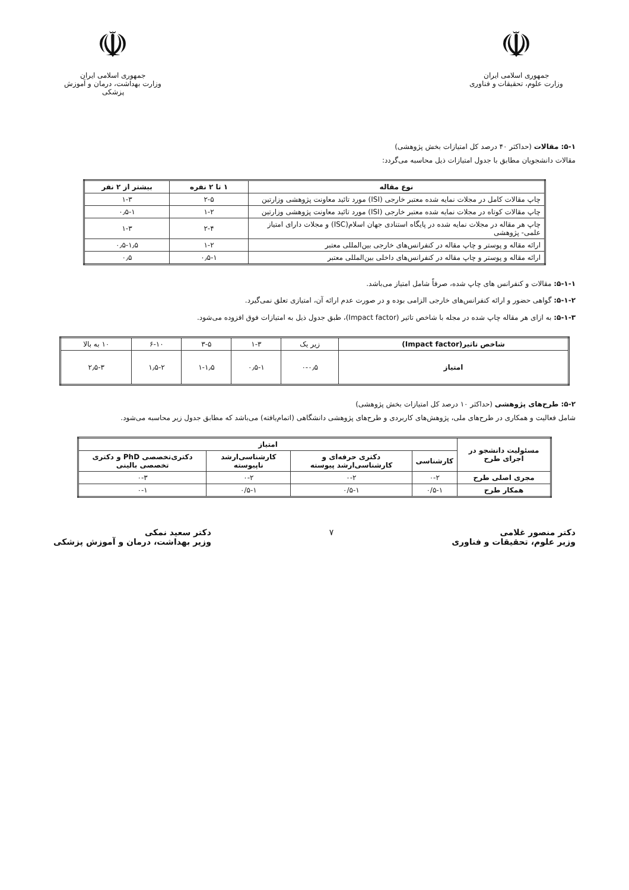☫
جمهوری اسلامی ایران
وزارت علوم، تحقیقات و فناوری
☫
جمهوری اسلامی ایران
وزارت بهداشت، درمان و آموزش پزشکی
۵-۱: مقالات (حداکثر ۴۰ درصد کل امتیازات بخش پژوهشی)
مقالات دانشجویان مطابق با جدول امتیازات ذیل محاسبه می‌گردد:
| نوع مقاله | ۱ تا ۲ نفره | بیشتر از ۲ نفر |
| --- | --- | --- |
| چاپ مقالات کامل در مجلات نمایه شده معتبر خارجی (ISI) مورد تائید معاونت پژوهشی وزارتین | ۲-۵ | ۱-۳ |
| چاپ مقالات کوتاه در مجلات نمایه شده معتبر خارجی (ISI) مورد تائید معاونت پژوهشی وزارتین | ۱-۲ | ۰٫۵-۱ |
| چاپ هر مقاله در مجلات نمایه شده در پایگاه استنادی جهان اسلام(ISC) و مجلات دارای امتیاز علمی- پژوهشی | ۲-۴ | ۱-۳ |
| ارائه مقاله و پوستر و چاپ مقاله در کنفرانس‌های خارجی بین‌المللی معتبر | ۱-۲ | ۰٫۵-۱٫۵ |
| ارائه مقاله و پوستر و چاپ مقاله در کنفرانس‌های داخلی بین‌المللی معتبر | ۰٫۵-۱ | ۰٫۵ |
۵-۱-۱: مقالات و کنفرانس های چاپ شده، صرفاً شامل امتیاز می‌باشد.
۵-۱-۲: گواهی حضور و ارائه کنفرانس‌های خارجی الزامی بوده و در صورت عدم ارائه آن، امتیازی تعلق نمی‌گیرد.
۵-۱-۳: به ازای هر مقاله چاپ شده در مجله با شاخص تاثیر (Impact factor)، طبق جدول ذیل به امتیازات فوق افزوده می‌شود.
| شاخص تاثیر(Impact factor) | زیر یک | ۱-۳ | ۳-۵ | ۶-۱۰ | ۱۰ به بالا |
| امتیاز | ۰-۰٫۵ | ۰٫۵-۱ | ۱-۱٫۵ | ۱٫۵-۲ | ۲٫۵-۳ |
۵-۲: طرح‌های پژوهشی (حداکثر ۱۰ درصد کل امتیازات بخش پژوهشی)
شامل فعالیت و همکاری در طرح‌های ملی، پژوهش‌های کاربردی و طرح‌های پژوهشی دانشگاهی (اتمام‌یافته) می‌باشد که مطابق جدول زیر محاسبه می‌شود.
| مسئولیت دانشجو در اجرای طرح | امتیاز | | | |
| --- | --- | --- | --- | --- |
| | کارشناسی | دکتری حرفه‌ای و کارشناسی‌ارشد پیوسته | کارشناسی‌ارشد ناپیوسته | دکتری‌تخصصی PhD و دکتری تخصصی بالینی |
| مجری اصلی طرح | ۰-۲ | ۰-۲ | ۰-۲ | ۰-۳ |
| همکار طرح | ۰/۵-۱ | ۰/۵-۱ | ۰/۵-۱ | ۰-۱ |
دکتر منصور غلامی
وزیر علوم، تحقیقات و فناوری
۷ دکتر سعید نمکی
وزیر بهداشت، درمان و آموزش پزشکی